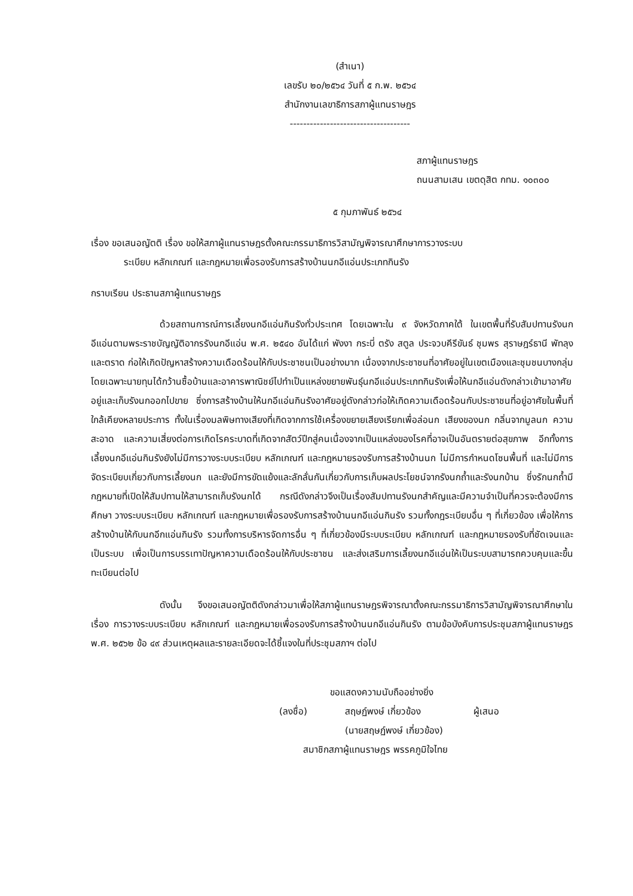(สำเนา)
เลขรับ ๒๐/๒๕๖๔ วันที่ ๕ ก.พ. ๒๕๖๔
สำนักงานเลขาธิการสภาผู้แทนราษฎร
------------------------------------
สภาผู้แทนราษฎร
ถนนสามเสน เขตดุสิต กทม. ๑๐๓๐๐
๕ กุมภาพันธ์ ๒๕๖๔
เรื่อง ขอเสนอญัตติ เรื่อง ขอให้สภาผู้แทนราษฎรตั้งคณะกรรมาธิการวิสามัญพิจารณาศึกษาการวางระบบ
ระเบียบ หลักเกณฑ์ และกฎหมายเพื่อรองรับการสร้างบ้านนกอีแอ่นประเภทกินรัง
กราบเรียน ประธานสภาผู้แทนราษฎร
ด้วยสถานการณ์การเลี้ยงนกอีแอ่นกินรังทั่วประเทศ โดยเฉพาะใน ๙ จังหวัดภาคใต้ ในเขตพื้นที่รับสัมปทานรังนกอีแอ่นตามพระราชบัญญัติอากรรังนกอีแอ่น พ.ศ. ๒๕๔๐ อันได้แก่ พังงา กระบี่ ตรัง สตูล ประจวบคีรีขันธ์ ชุมพร สุราษฎร์ธานี พัทลุง และตราด ก่อให้เกิดปัญหาสร้างความเดือดร้อนให้กับประชาชนเป็นอย่างมาก เนื่องจากประชาชนที่อาศัยอยู่ในเขตเมืองและชุมชนบางกลุ่มโดยเฉพาะนายทุนได้กว้านซื้อบ้านและอาคารพาณิชย์ไปทำเป็นแหล่งขยายพันธุ์นกอีแอ่นประเภทกินรังเพื่อให้นกอีแอ่นดังกล่าวเข้ามาอาศัยอยู่และเก็บรังนกออกไปขาย ซึ่งการสร้างบ้านให้นกอีแอ่นกินรังอาศัยอยู่ดังกล่าวก่อให้เกิดความเดือดร้อนกับประชาชนที่อยู่อาศัยในพื้นที่ใกล้เคียงหลายประการ ทั้งในเรื่องมลพิษทางเสียงที่เกิดจากการใช้เครื่องขยายเสียงเรียกเพื่อล่อนก เสียงของนก กลิ่นจากมูลนก ความสะอาด และความเสี่ยงต่อการเกิดโรคระบาดที่เกิดจากสัตว์ปีกสู่คนเนื่องจากเป็นแหล่งของโรคที่อาจเป็นอันตรายต่อสุขภาพ อีกทั้งการเลี้ยงนกอีแอ่นกินรังยังไม่มีการวางระบบระเบียบ หลักเกณฑ์ และกฎหมายรองรับการสร้างบ้านนก ไม่มีการกำหนดโซนพื้นที่ และไม่มีการจัดระเบียบเกี่ยวกับการเลี้ยงนก และยังมีการขัดแย้งและลักลั่นกันเกี่ยวกับการเก็บผลประโยชน์จากรังนกถ้ำและรังนกบ้าน ซึ่งรักนกถ้ำมีกฎหมายที่เปิดให้สัมปทานให้สามารถเก็บรังนกได้ กรณีดังกล่าวจึงเป็นเรื่องสัมปทานรังนกสำคัญและมีความจำเป็นที่ควรจะต้องมีการศึกษา วางระบบระเบียบ หลักเกณฑ์ และกฎหมายเพื่อรองรับการสร้างบ้านนกอีแอ่นกินรัง รวมทั้งกฎระเบียบอื่น ๆ ที่เกี่ยวข้อง เพื่อให้การสร้างบ้านให้กับนกอีกแอ่นกินรัง รวมทั้งการบริหารจัดการอื่น ๆ ที่เกี่ยวข้องมีระบบระเบียบ หลักเกณฑ์ และกฎหมายรองรับที่ชัดเจนและเป็นระบบ เพื่อเป็นการบรรเทาปัญหาความเดือดร้อนให้กับประชาชน และส่งเสริมการเลี้ยงนกอีแอ่นให้เป็นระบบสามารถควบคุมและขึ้นทะเบียนต่อไป
ดังนั้น จึงขอเสนอญัตติดังกล่าวมาเพื่อให้สภาผู้แทนราษฎรพิจารณาตั้งคณะกรรมาธิการวิสามัญพิจารณาศึกษาในเรื่อง การวางระบบระเบียบ หลักเกณฑ์ และกฎหมายเพื่อรองรับการสร้างบ้านนกอีแอ่นกินรัง ตามข้อบังคับการประชุมสภาผู้แทนราษฎร พ.ศ. ๒๕๖๒ ข้อ ๔๙ ส่วนเหตุผลและรายละเอียดจะได้ชี้แจงในที่ประชุมสภาฯ ต่อไป
ขอแสดงความนับถืออย่างยิ่ง
(ลงชื่อ) สฤษฏ์พงษ์ เกี่ยวข้อง ผู้เสนอ
(นายสฤษฏ์พงษ์ เกี่ยวข้อง)
สมาชิกสภาผู้แทนราษฎร พรรคภูมิใจไทย